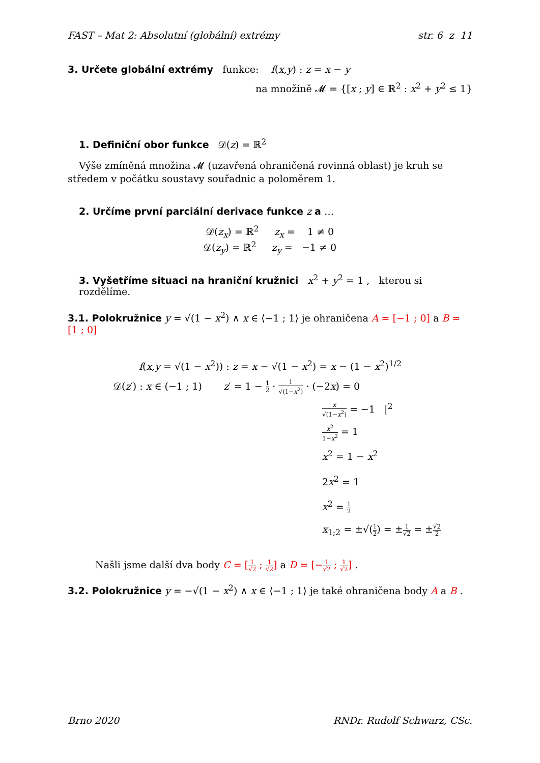FAST – Mat 2: Absolutní (globální) extrémy str. 6 z 11
3. Určete globální extrémy funkce: f(x,y) : z = x − y
na množině 𝓜 = {[x ; y] ∈ ℝ<sup>2</sup> : x<sup>2</sup> + y<sup>2</sup> ≤ 1}
1. Definiční obor funkce 𝒟(z) = ℝ<sup>2</sup>
Výše zmíněná množina 𝓜 (uzavřená ohraničená rovinná oblast) je kruh se středem v počátku soustavy souřadnic a poloměrem 1.
2. Určíme první parciální derivace funkce z a …
𝒟(z<sub>x</sub>) = ℝ<sup>2</sup> z<sub>x</sub> = 1 ≠ 0
𝒟(z<sub>y</sub>) = ℝ<sup>2</sup> z<sub>y</sub> = −1 ≠ 0
3. Vyšetříme situaci na hraniční kružnici x<sup>2</sup> + y<sup>2</sup> = 1 , kterou si rozdělíme.
3.1. Polokružnice y = √(1 − x<sup>2</sup>) ∧ x ∈ ⟨−1 ; 1⟩ je ohraničena A = [−1 ; 0] a B = [1 ; 0]
f(x,y = √(1 − x<sup>2</sup>)) : z = x − √(1 − x<sup>2</sup>) = x − (1 − x<sup>2</sup>)<sup>1/2</sup>
𝒟(z′) : x ∈ (−1 ; 1) z′ = 1 − 1 2 · 1 √(1−x<sup>2</sup>) · (−2x) = 0
x √(1−x<sup>2</sup>) = −1 |<sup>2</sup>
x<sup>2</sup> 1−x<sup>2</sup> = 1
x<sup>2</sup> = 1 − x<sup>2</sup>
2x<sup>2</sup> = 1
x<sup>2</sup> = 1 2
x<sub>1;2</sub> = ±√(1 2) = ±1 √2 = ±√2 2
Našli jsme další dva body C = [1 √2 ; 1 √2] a D = [−1 √2 ; 1 √2] .
3.2. Polokružnice y = −√(1 − x<sup>2</sup>) ∧ x ∈ ⟨−1 ; 1⟩ je také ohraničena body A a B .
Brno 2020 RNDr. Rudolf Schwarz, CSc.